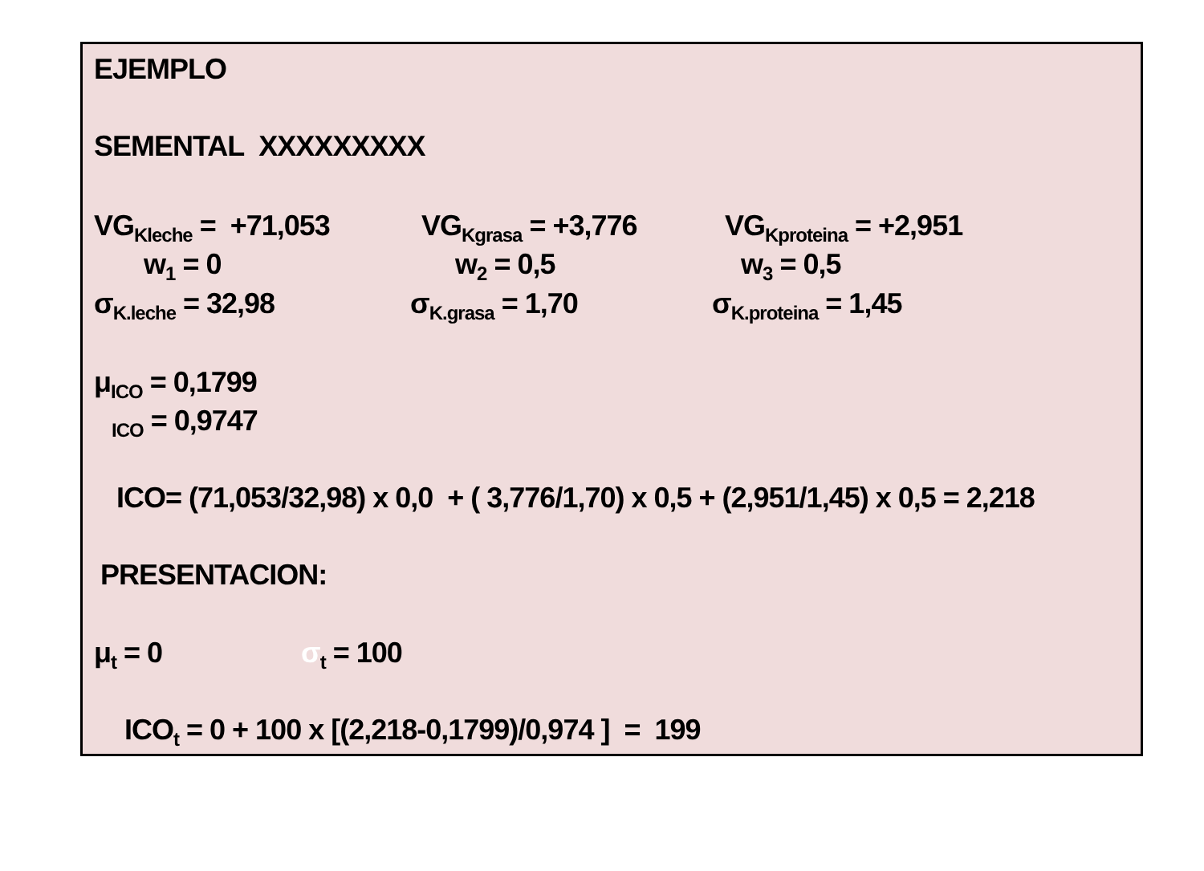EJEMPLO
SEMENTAL XXXXXXXXX
VG<sub>Kleche</sub> = +71,053 VG<sub>Kgrasa</sub> = +3,776 VG<sub>Kproteina</sub> = +2,951
w<sub>1</sub> = 0 w<sub>2</sub> = 0,5 w<sub>3</sub> = 0,5
σ<sub>K.leche</sub> = 32,98 σ<sub>K.grasa</sub> = 1,70 σ<sub>K.proteina</sub> = 1,45
μ<sub>ICO</sub> = 0,1799
<sub>ICO</sub> = 0,9747
ICO= (71,053/32,98) x 0,0 + ( 3,776/1,70) x 0,5 + (2,951/1,45) x 0,5 = 2,218
PRESENTACION:
μ<sub>t</sub> = 0 σ<sub>t</sub> = 100
ICO<sub>t</sub> = 0 + 100 x [(2,218-0,1799)/0,974 ] = 199